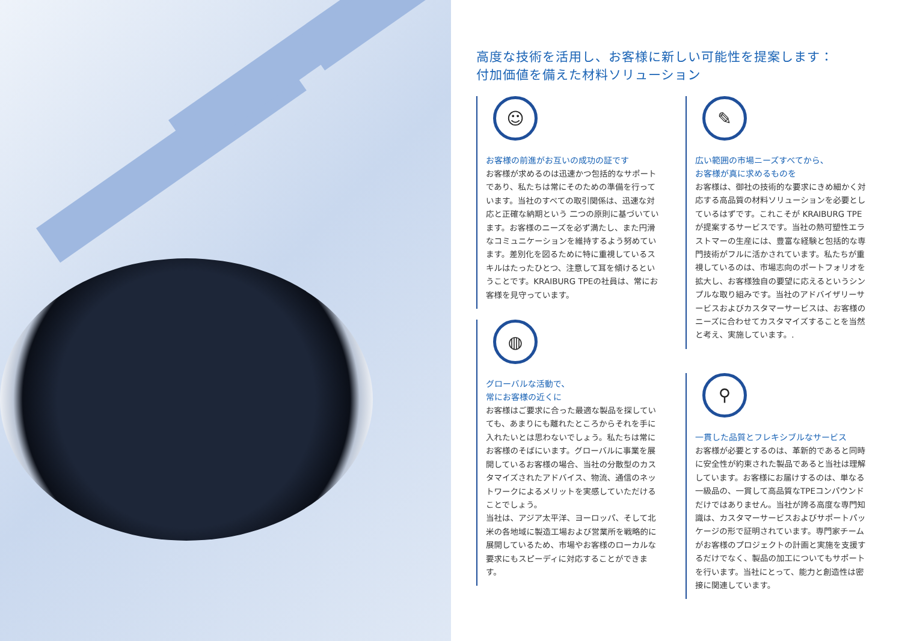高度な技術を活用し、お客様に新しい可能性を提案します：
付加価値を備えた材料ソリューション
☺
お客様の前進がお互いの成功の証です
お客様が求めるのは迅速かつ包括的なサポートであり、私たちは常にそのための準備を行っています。当社のすべての取引関係は、迅速な対応と正確な納期という 二つの原則に基づいています。お客様のニーズを必ず満たし、また円滑なコミュニケーションを維持するよう努めています。差別化を図るために特に重視しているスキルはたったひとつ、注意して耳を傾けるということです。KRAIBURG TPEの社員は、常にお客様を見守っています。
◍
グローバルな活動で、
常にお客様の近くに
お客様はご要求に合った最適な製品を探していても、あまりにも離れたところからそれを手に入れたいとは思わないでしょう。私たちは常にお客様のそばにいます。グローバルに事業を展開しているお客様の場合、当社の分散型のカスタマイズされたアドバイス、物流、通信のネットワークによるメリットを実感していただけることでしょう。
当社は、アジア太平洋、ヨーロッパ、そして北米の各地域に製造工場および営業所を戦略的に展開しているため、市場やお客様のローカルな要求にもスピーディに対応することができます。
✎
広い範囲の市場ニーズすべてから、
お客様が真に求めるものを
お客様は、御社の技術的な要求にきめ細かく対応する高品質の材料ソリューションを必要としているはずです。これこそが KRAIBURG TPE が提案するサービスです。当社の熱可塑性エラストマーの生産には、豊富な経験と包括的な専門技術がフルに活かされています。私たちが重視しているのは、市場志向のポートフォリオを拡大し、お客様独自の要望に応えるというシンプルな取り組みです。当社のアドバイザリーサービスおよびカスタマーサービスは、お客様のニーズに合わせてカスタマイズすることを当然と考え、実施しています。.
⚲
一貫した品質とフレキシブルなサービス
お客様が必要とするのは、革新的であると同時に安全性が約束された製品であると当社は理解しています。お客様にお届けするのは、単なる一級品の、一貫して高品質なTPEコンパウンドだけではありません。当社が誇る高度な専門知識は、カスタマーサービスおよびサポートパッケージの形で証明されています。専門家チームがお客様のプロジェクトの計画と実施を支援するだけでなく、製品の加工についてもサポートを行います。当社にとって、能力と創造性は密接に関連しています。